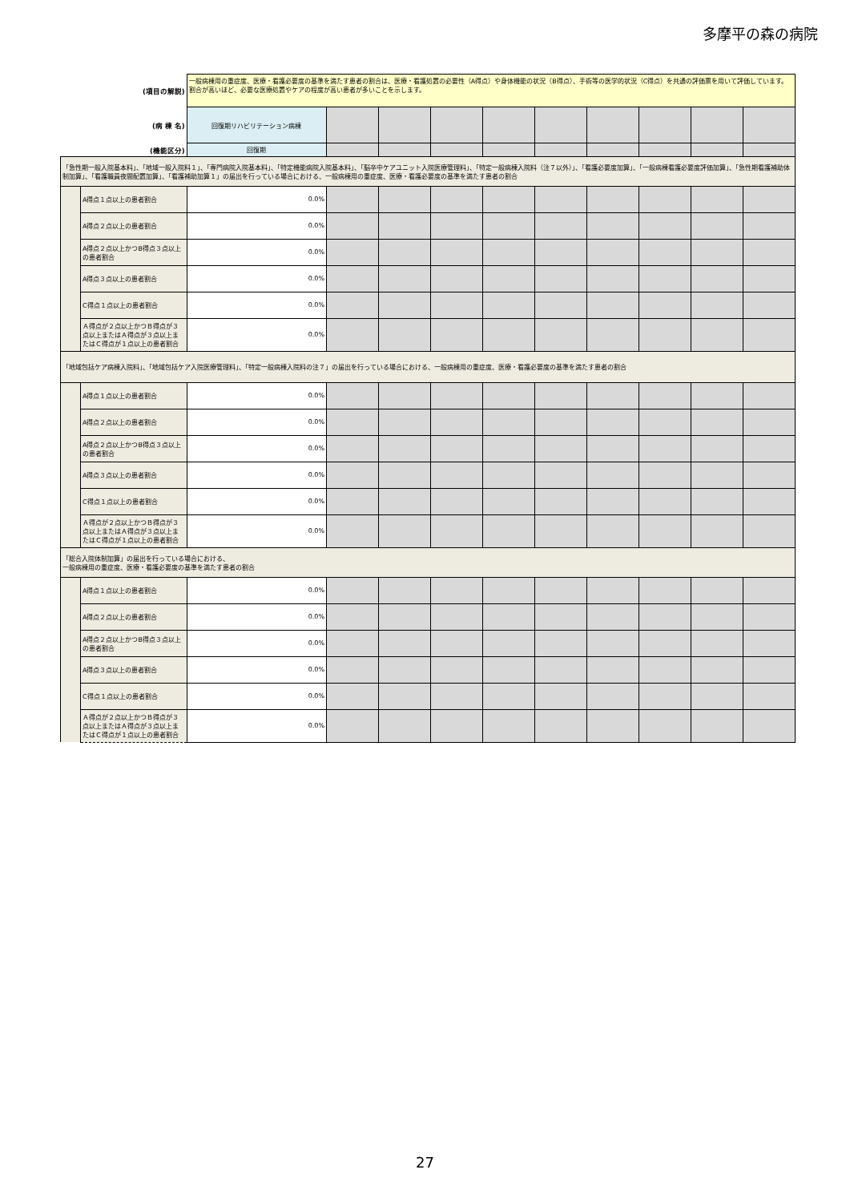多摩平の森の病院
| (項目の解説) | | 一般病棟用の重症度、医療・看護必要度の基準を満たす患者の割合は、医療・看護処置の必要性（A得点）や身体機能の状況（B得点）、手術等の医学的状況（C得点）を共通の評価票を用いて評価しています。割合が高いほど、必要な医療処置やケアの程度が高い患者が多いことを示します。 | | | | | | | | | |
| (病 棟 名) | | 回復期リハビリテーション病棟 | | | | | | | | | |
| (機能区分) | | 回復期 | | | | | | | | | |
| 「急性期一般入院基本料」、「地域一般入院料１」、「専門病院入院基本料」、「特定機能病院入院基本料」、「脳卒中ケアユニット入院医療管理料」、「特定一般病棟入院料（注７以外）」、「看護必要度加算」、「一般病棟看護必要度評価加算」、「急性期看護補助体制加算」、「看護職員夜間配置加算」、「看護補助加算１」の届出を行っている場合における、一般病棟用の重症度、医療・看護必要度の基準を満たす患者の割合 | | | | | | | | | | | |
| | A得点１点以上の患者割合 | 0.0% | | | | | | | | | |
| | A得点２点以上の患者割合 | 0.0% | | | | | | | | | |
| | A得点２点以上かつB得点３点以上の患者割合 | 0.0% | | | | | | | | | |
| | A得点３点以上の患者割合 | 0.0% | | | | | | | | | |
| | C得点１点以上の患者割合 | 0.0% | | | | | | | | | |
| | Ａ得点が２点以上かつＢ得点が３点以上またはＡ得点が３点以上またはＣ得点が１点以上の患者割合 | 0.0% | | | | | | | | | |
| 「地域包括ケア病棟入院料」、「地域包括ケア入院医療管理料」、「特定一般病棟入院料の注７」の届出を行っている場合における、一般病棟用の重症度、医療・看護必要度の基準を満たす患者の割合 | | | | | | | | | | | |
| | A得点１点以上の患者割合 | 0.0% | | | | | | | | | |
| | A得点２点以上の患者割合 | 0.0% | | | | | | | | | |
| | A得点２点以上かつB得点３点以上の患者割合 | 0.0% | | | | | | | | | |
| | A得点３点以上の患者割合 | 0.0% | | | | | | | | | |
| | C得点１点以上の患者割合 | 0.0% | | | | | | | | | |
| | Ａ得点が２点以上かつＢ得点が３点以上またはＡ得点が３点以上またはＣ得点が１点以上の患者割合 | 0.0% | | | | | | | | | |
| 「総合入院体制加算」の届出を行っている場合における、 一般病棟用の重症度、医療・看護必要度の基準を満たす患者の割合 | | | | | | | | | | | |
| | A得点１点以上の患者割合 | 0.0% | | | | | | | | | |
| | A得点２点以上の患者割合 | 0.0% | | | | | | | | | |
| | A得点２点以上かつB得点３点以上の患者割合 | 0.0% | | | | | | | | | |
| | A得点３点以上の患者割合 | 0.0% | | | | | | | | | |
| | C得点１点以上の患者割合 | 0.0% | | | | | | | | | |
| | Ａ得点が２点以上かつＢ得点が３点以上またはＡ得点が３点以上またはＣ得点が１点以上の患者割合 | 0.0% | | | | | | | | | |
27